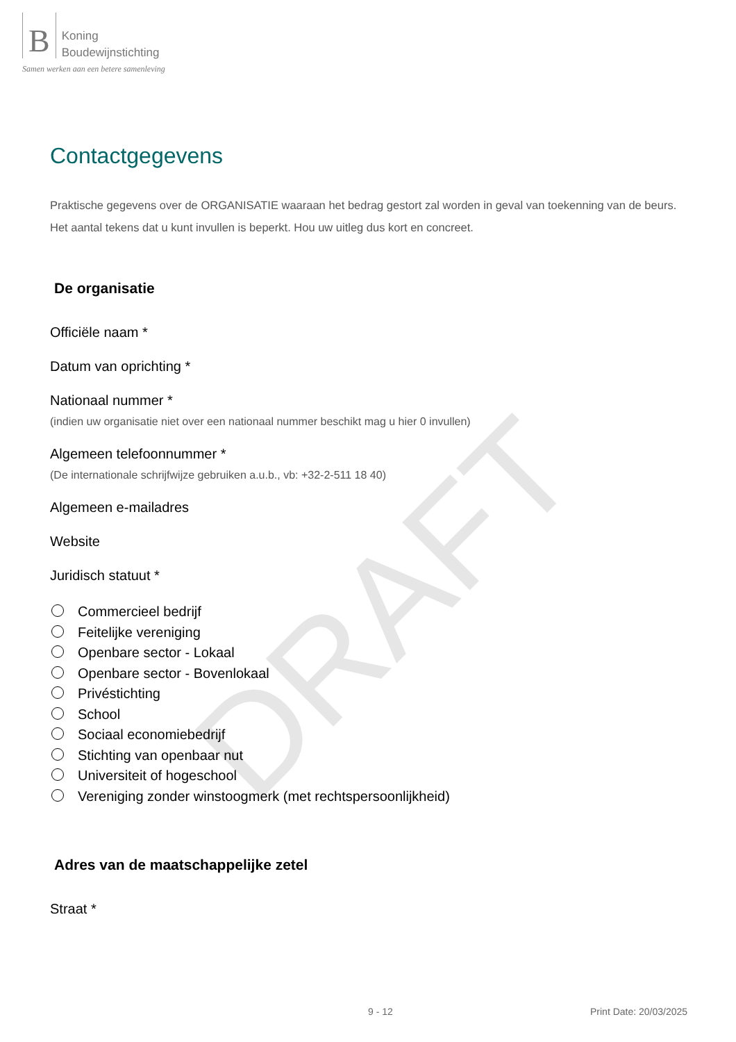DRAFT
B Koning
Boudewijnstichting
Samen werken aan een betere samenleving
Contactgegevens
Praktische gegevens over de ORGANISATIE waaraan het bedrag gestort zal worden in geval van toekenning van de beurs.
Het aantal tekens dat u kunt invullen is beperkt. Hou uw uitleg dus kort en concreet.
De organisatie
Officiële naam *
Datum van oprichting *
Nationaal nummer *
(indien uw organisatie niet over een nationaal nummer beschikt mag u hier 0 invullen)
Algemeen telefoonnummer *
(De internationale schrijfwijze gebruiken a.u.b., vb: +32-2-511 18 40)
Algemeen e-mailadres
Website
Juridisch statuut *
Commercieel bedrijf
Feitelijke vereniging
Openbare sector - Lokaal
Openbare sector - Bovenlokaal
Privéstichting
School
Sociaal economiebedrijf
Stichting van openbaar nut
Universiteit of hogeschool
Vereniging zonder winstoogmerk (met rechtspersoonlijkheid)
Adres van de maatschappelijke zetel
Straat *
9 - 12 Print Date: 20/03/2025